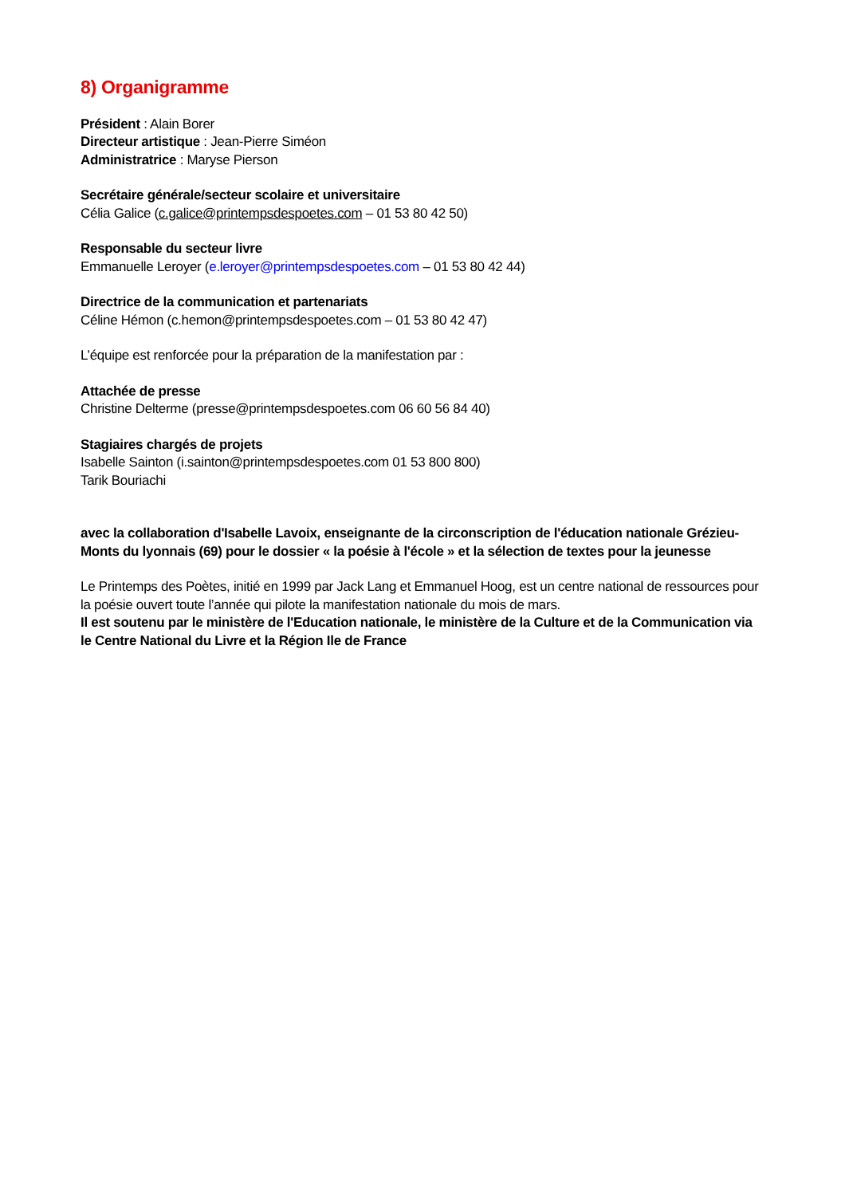8) Organigramme
Président : Alain Borer
Directeur artistique : Jean-Pierre Siméon
Administratrice : Maryse Pierson
Secrétaire générale/secteur scolaire et universitaire
Célia Galice (c.galice@printempsdespoetes.com – 01 53 80 42 50)
Responsable du secteur livre
Emmanuelle Leroyer (e.leroyer@printempsdespoetes.com – 01 53 80 42 44)
Directrice de la communication et partenariats
Céline Hémon (c.hemon@printempsdespoetes.com – 01 53 80 42 47)
L’équipe est renforcée pour la préparation de la manifestation par :
Attachée de presse
Christine Delterme (presse@printempsdespoetes.com 06 60 56 84 40)
Stagiaires chargés de projets
Isabelle Sainton (i.sainton@printempsdespoetes.com 01 53 800 800)
Tarik Bouriachi
avec la collaboration d'Isabelle Lavoix, enseignante de la circonscription de l'éducation nationale Grézieu-Monts du lyonnais (69) pour le dossier « la poésie à l'école » et la sélection de textes pour la jeunesse
Le Printemps des Poètes, initié en 1999 par Jack Lang et Emmanuel Hoog, est un centre national de ressources pour la poésie ouvert toute l’année qui pilote la manifestation nationale du mois de mars.
Il est soutenu par le ministère de l'Education nationale, le ministère de la Culture et de la Communication via le Centre National du Livre et la Région Ile de France